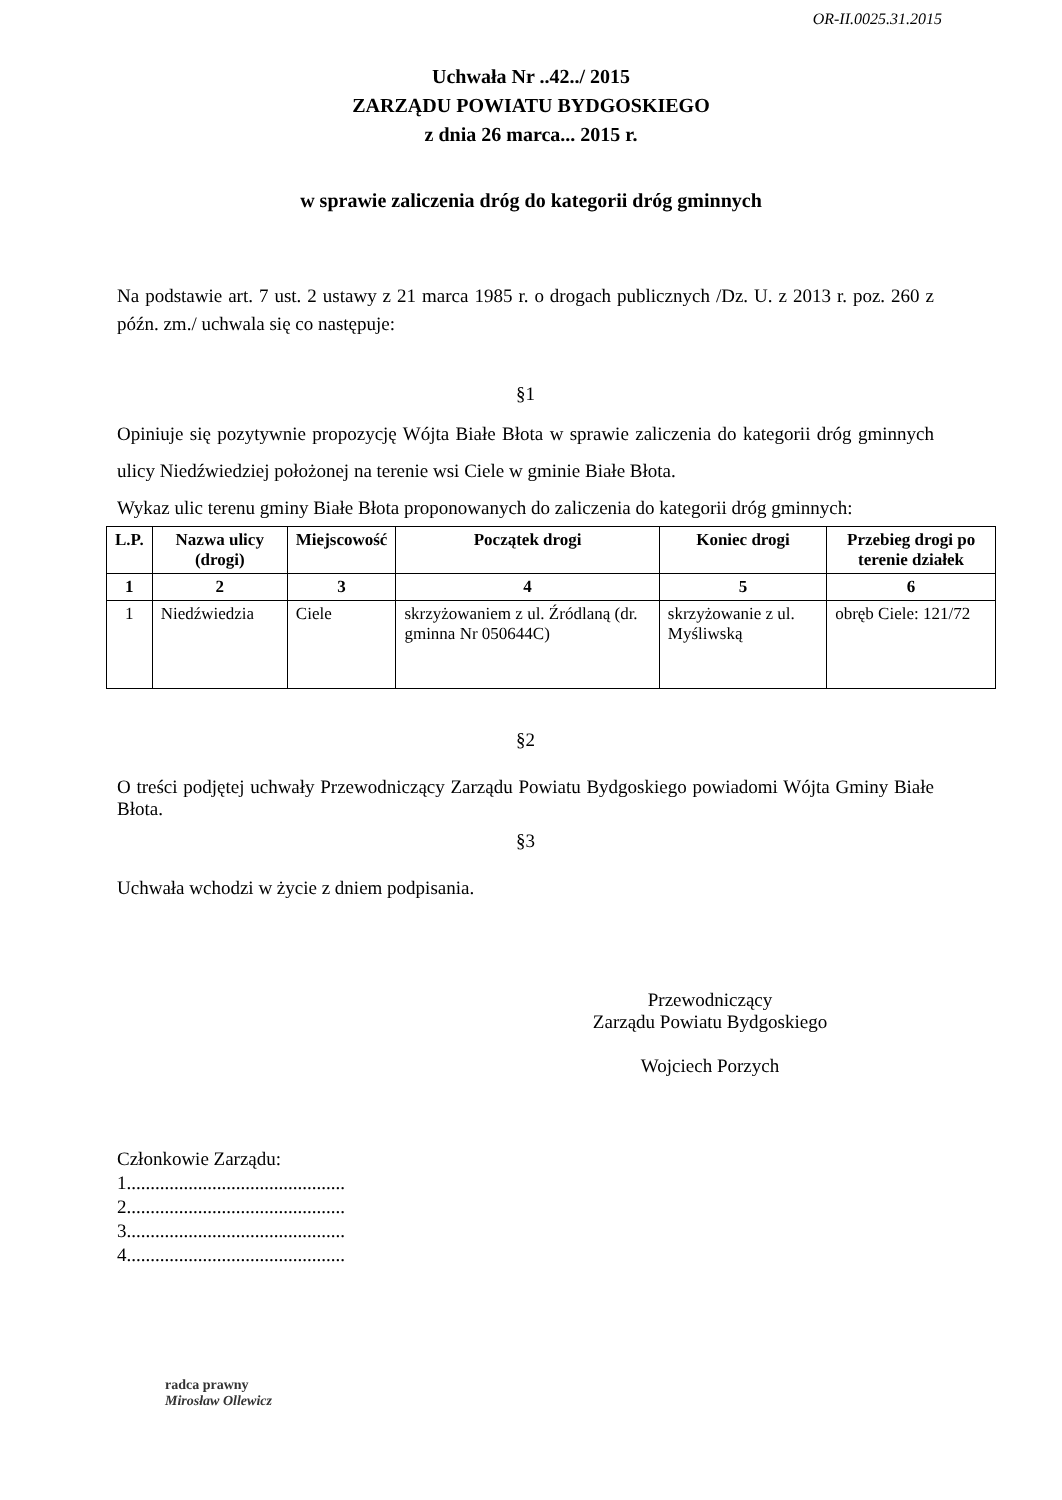OR-II.0025.31.2015
Uchwała Nr ..42../ 2015
ZARZĄDU POWIATU BYDGOSKIEGO
z dnia 26 marca... 2015 r.
w sprawie zaliczenia dróg do kategorii dróg gminnych
Na podstawie art. 7 ust. 2 ustawy z 21 marca 1985 r. o drogach publicznych /Dz. U. z 2013 r. poz. 260 z późn. zm./ uchwala się co następuje:
§1
Opiniuje się pozytywnie propozycję Wójta Białe Błota w sprawie zaliczenia do kategorii dróg gminnych ulicy Niedźwiedziej położonej na terenie wsi Ciele w gminie Białe Błota.
Wykaz ulic terenu gminy Białe Błota proponowanych do zaliczenia do kategorii dróg gminnych:
| L.P. | Nazwa ulicy (drogi) | Miejscowość | Początek drogi | Koniec drogi | Przebieg drogi po terenie działek |
| --- | --- | --- | --- | --- | --- |
| 1 | 2 | 3 | 4 | 5 | 6 |
| 1 | Niedźwiedzia | Ciele | skrzyżowaniem z ul. Źródlaną (dr. gminna Nr 050644C) | skrzyżowanie z ul. Myśliwską | obręb Ciele: 121/72 |
§2
O treści podjętej uchwały Przewodniczący Zarządu Powiatu Bydgoskiego powiadomi Wójta Gminy Białe Błota.
§3
Uchwała wchodzi w życie z dniem podpisania.
Przewodniczący
Zarządu Powiatu Bydgoskiego
Wojciech Porzych
Członkowie Zarządu:
1..............................................
2..............................................
3..............................................
4..............................................
radca prawny
Mirosław Ollewicz